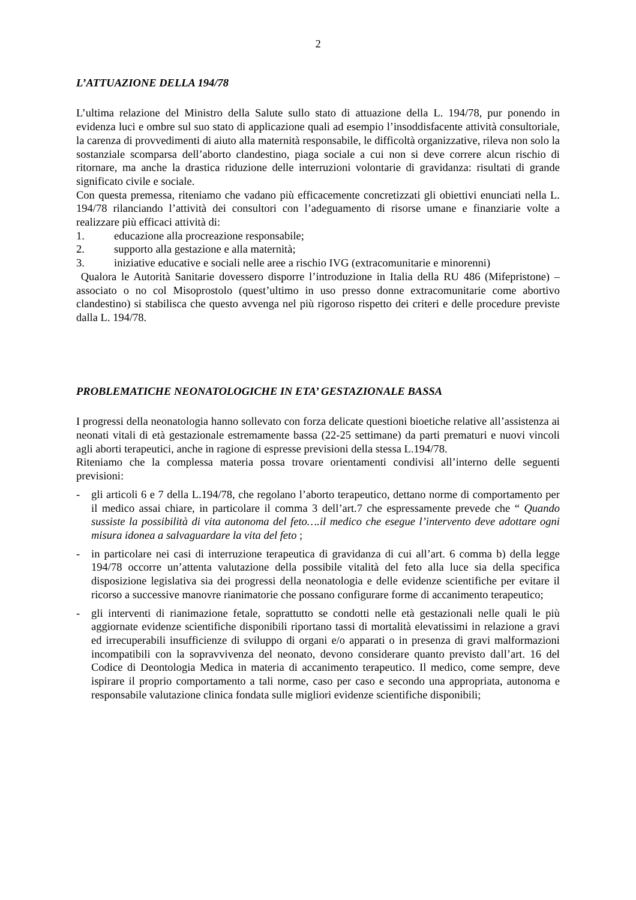2
L’ATTUAZIONE DELLA 194/78
L’ultima relazione del Ministro della Salute sullo stato di attuazione della L. 194/78, pur ponendo in evidenza luci e ombre sul suo stato di applicazione quali ad esempio l’insoddisfacente attività consultoriale, la carenza di provvedimenti di aiuto alla maternità responsabile, le difficoltà organizzative, rileva non solo la sostanziale scomparsa dell’aborto clandestino, piaga sociale a cui non si deve correre alcun rischio di ritornare, ma anche la drastica riduzione delle interruzioni volontarie di gravidanza: risultati di grande significato civile e sociale.
Con questa premessa, riteniamo che vadano più efficacemente concretizzati gli obiettivi enunciati nella L. 194/78 rilanciando l’attività dei consultori con l’adeguamento di risorse umane e finanziarie volte a realizzare più efficaci attività di:
1. educazione alla procreazione responsabile;
2. supporto alla gestazione e alla maternità;
3. iniziative educative e sociali nelle aree a rischio IVG (extracomunitarie e minorenni)
Qualora le Autorità Sanitarie dovessero disporre l’introduzione in Italia della RU 486 (Mifepristone) – associato o no col Misoprostolo (quest’ultimo in uso presso donne extracomunitarie come abortivo clandestino) si stabilisca che questo avvenga nel più rigoroso rispetto dei criteri e delle procedure previste dalla L. 194/78.
PROBLEMATICHE NEONATOLOGICHE IN ETA’ GESTAZIONALE BASSA
I progressi della neonatologia hanno sollevato con forza delicate questioni bioetiche relative all’assistenza ai neonati vitali di età gestazionale estremamente bassa (22-25 settimane) da parti prematuri e nuovi vincoli agli aborti terapeutici, anche in ragione di espresse previsioni della stessa L.194/78.
Riteniamo che la complessa materia possa trovare orientamenti condivisi all’interno delle seguenti previsioni:
- gli articoli 6 e 7 della L.194/78, che regolano l’aborto terapeutico, dettano norme di comportamento per il medico assai chiare, in particolare il comma 3 dell’art.7 che espressamente prevede che “ Quando sussiste la possibilità di vita autonoma del feto….il medico che esegue l’intervento deve adottare ogni misura idonea a salvaguardare la vita del feto ;
- in particolare nei casi di interruzione terapeutica di gravidanza di cui all’art. 6 comma b) della legge 194/78 occorre un’attenta valutazione della possibile vitalità del feto alla luce sia della specifica disposizione legislativa sia dei progressi della neonatologia e delle evidenze scientifiche per evitare il ricorso a successive manovre rianimatorie che possano configurare forme di accanimento terapeutico;
- gli interventi di rianimazione fetale, soprattutto se condotti nelle età gestazionali nelle quali le più aggiornate evidenze scientifiche disponibili riportano tassi di mortalità elevatissimi in relazione a gravi ed irrecuperabili insufficienze di sviluppo di organi e/o apparati o in presenza di gravi malformazioni incompatibili con la sopravvivenza del neonato, devono considerare quanto previsto dall’art. 16 del Codice di Deontologia Medica in materia di accanimento terapeutico. Il medico, come sempre, deve ispirare il proprio comportamento a tali norme, caso per caso e secondo una appropriata, autonoma e responsabile valutazione clinica fondata sulle migliori evidenze scientifiche disponibili;